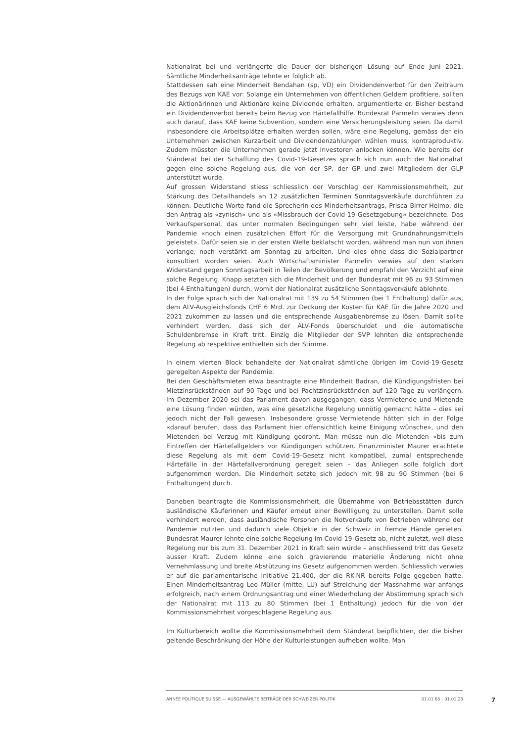Nationalrat bei und verlängerte die Dauer der bisherigen Lösung auf Ende Juni 2021. Sämtliche Minderheitsanträge lehnte er folglich ab.
Stattdessen sah eine Minderheit Bendahan (sp, VD) ein Dividendenverbot für den Zeitraum des Bezugs von KAE vor: Solange ein Unternehmen von öffentlichen Geldern profitiere, sollten die Aktionärinnen und Aktionäre keine Dividende erhalten, argumentierte er. Bisher bestand ein Dividendenverbot bereits beim Bezug von Härtefallhilfe. Bundesrat Parmelin verwies denn auch darauf, dass KAE keine Subvention, sondern eine Versicherungsleistung seien. Da damit insbesondere die Arbeitsplätze erhalten werden sollen, wäre eine Regelung, gemäss der ein Unternehmen zwischen Kurzarbeit und Dividendenzahlungen wählen muss, kontraproduktiv. Zudem müssten die Unternehmen gerade jetzt Investoren anlocken können. Wie bereits der Ständerat bei der Schaffung des Covid-19-Gesetzes sprach sich nun auch der Nationalrat gegen eine solche Regelung aus, die von der SP, der GP und zwei Mitgliedern der GLP unterstützt wurde.
Auf grossen Widerstand stiess schliesslich der Vorschlag der Kommissionsmehrheit, zur Stärkung des Detailhandels an 12 zusätzlichen Terminen Sonntagsverkäufe durchführen zu können. Deutliche Worte fand die Sprecherin des Minderheitsantrags, Prisca Birrer-Heimo, die den Antrag als «zynisch» und als «Missbrauch der Covid-19-Gesetzgebung» bezeichnete. Das Verkaufspersonal, das unter normalen Bedingungen sehr viel leiste, habe während der Pandemie «noch einen zusätzlichen Effort für die Versorgung mit Grundnahrungsmitteln geleistet». Dafür seien sie in der ersten Welle beklatscht worden, während man nun von ihnen verlange, noch verstärkt am Sonntag zu arbeiten. Und dies ohne dass die Sozialpartner konsultiert worden seien. Auch Wirtschaftsminister Parmelin verwies auf den starken Widerstand gegen Sonntagsarbeit in Teilen der Bevölkerung und empfahl den Verzicht auf eine solche Regelung. Knapp setzten sich die Minderheit und der Bundesrat mit 96 zu 93 Stimmen (bei 4 Enthaltungen) durch, womit der Nationalrat zusätzliche Sonntagsverkäufe ablehnte.
In der Folge sprach sich der Nationalrat mit 139 zu 54 Stimmen (bei 1 Enthaltung) dafür aus, dem ALV-Ausgleichsfonds CHF 6 Mrd. zur Deckung der Kosten für KAE für die Jahre 2020 und 2021 zukommen zu lassen und die entsprechende Ausgabenbremse zu lösen. Damit sollte verhindert werden, dass sich der ALV-Fonds überschuldet und die automatische Schuldenbremse in Kraft tritt. Einzig die Mitglieder der SVP lehnten die entsprechende Regelung ab respektive enthielten sich der Stimme.
In einem vierten Block behandelte der Nationalrat sämtliche übrigen im Covid-19-Gesetz geregelten Aspekte der Pandemie.
Bei den Geschäftsmieten etwa beantragte eine Minderheit Badran, die Kündigungsfristen bei Mietzinsrückständen auf 90 Tage und bei Pachtzinsrückständen auf 120 Tage zu verlängern. Im Dezember 2020 sei das Parlament davon ausgegangen, dass Vermietende und Mietende eine Lösung finden würden, was eine gesetzliche Regelung unnötig gemacht hätte – dies sei jedoch nicht der Fall gewesen. Insbesondere grosse Vermietende hätten sich in der Folge «darauf berufen, dass das Parlament hier offensichtlich keine Einigung wünsche», und den Mietenden bei Verzug mit Kündigung gedroht. Man müsse nun die Mietenden «bis zum Eintreffen der Härtefallgelder» vor Kündigungen schützen. Finanzminister Maurer erachtete diese Regelung als mit dem Covid-19-Gesetz nicht kompatibel, zumal entsprechende Härtefälle in der Härtefallverordnung geregelt seien – das Anliegen solle folglich dort aufgenommen werden. Die Minderheit setzte sich jedoch mit 98 zu 90 Stimmen (bei 6 Enthaltungen) durch.
Daneben beantragte die Kommissionsmehrheit, die Übernahme von Betriebsstätten durch ausländische Käuferinnen und Käufer erneut einer Bewilligung zu unterstellen. Damit solle verhindert werden, dass ausländische Personen die Notverkäufe von Betrieben während der Pandemie nutzten und dadurch viele Objekte in der Schweiz in fremde Hände gerieten. Bundesrat Maurer lehnte eine solche Regelung im Covid-19-Gesetz ab, nicht zuletzt, weil diese Regelung nur bis zum 31. Dezember 2021 in Kraft sein würde – anschliessend tritt das Gesetz ausser Kraft. Zudem könne eine solch gravierende materielle Änderung nicht ohne Vernehmlassung und breite Abstützung ins Gesetz aufgenommen werden. Schliesslich verwies er auf die parlamentarische Initiative 21.400, der die RK-NR bereits Folge gegeben hatte. Einen Minderheitsantrag Leo Müller (mitte, LU) auf Streichung der Massnahme war anfangs erfolgreich, nach einem Ordnungsantrag und einer Wiederholung der Abstimmung sprach sich der Nationalrat mit 113 zu 80 Stimmen (bei 1 Enthaltung) jedoch für die von der Kommissionsmehrheit vorgeschlagene Regelung aus.
Im Kulturbereich wollte die Kommissionsmehrheit dem Ständerat beipflichten, der die bisher geltende Beschränkung der Höhe der Kulturleistungen aufheben wollte. Man
ANNÉE POLITIQUE SUISSE — AUSGEWÄHLTE BEITRÄGE DER SCHWEIZER POLITIK 01.01.65 - 01.01.23
7